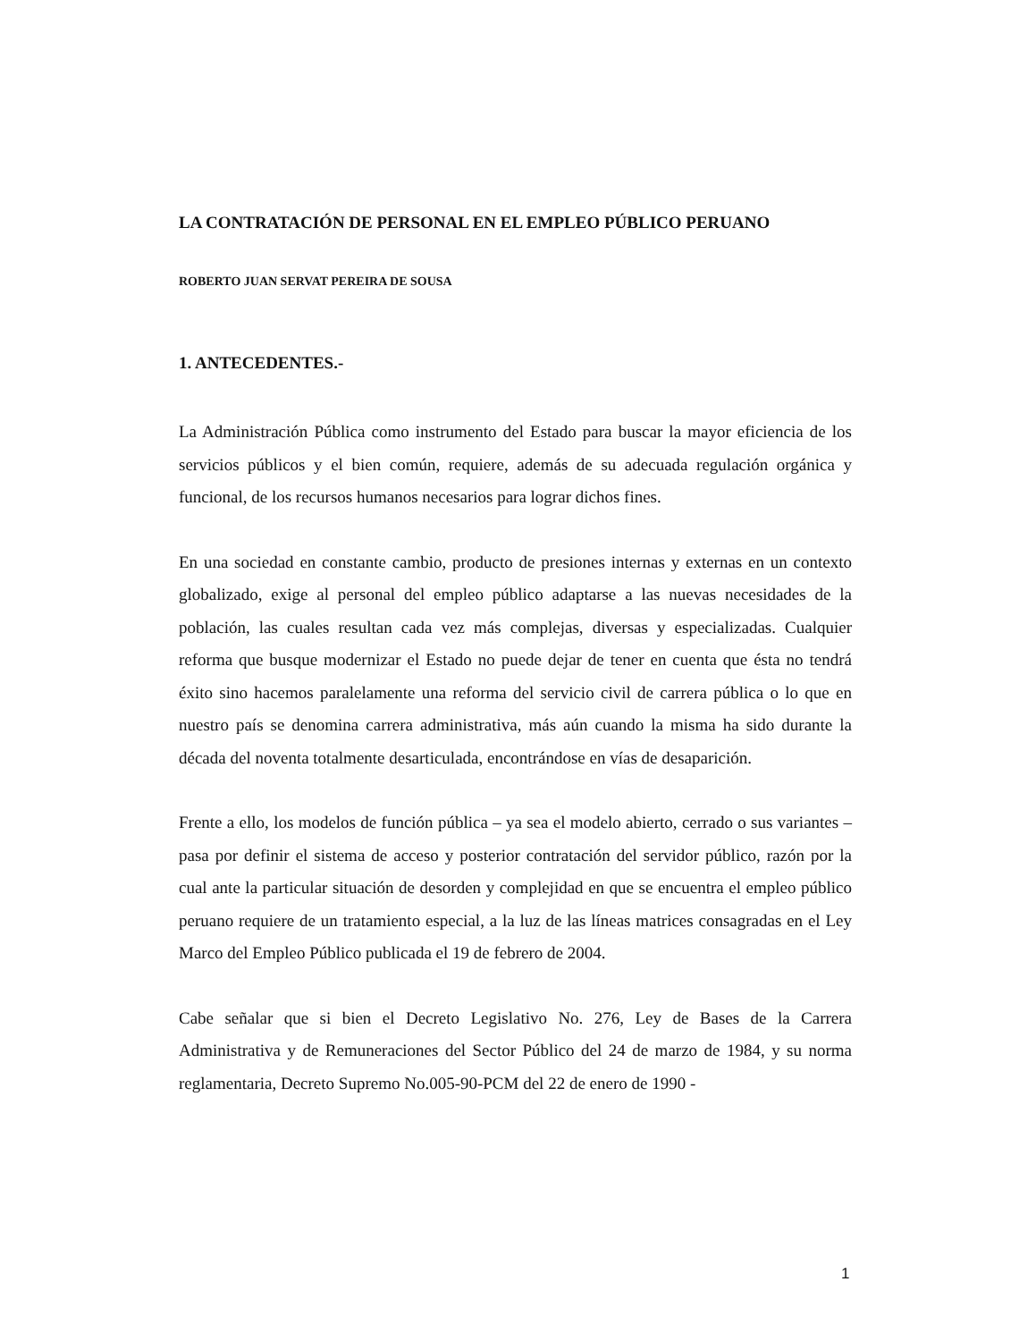LA CONTRATACIÓN DE PERSONAL EN EL EMPLEO PÚBLICO PERUANO
ROBERTO JUAN SERVAT PEREIRA DE SOUSA
1. ANTECEDENTES.-
La Administración Pública como instrumento del Estado para buscar la mayor eficiencia de los servicios públicos y el bien común, requiere, además de su adecuada regulación orgánica y funcional, de los recursos humanos necesarios para lograr dichos fines.
En una sociedad en constante cambio, producto de presiones internas y externas en un contexto globalizado, exige al personal del empleo público adaptarse a las nuevas necesidades de la población, las cuales resultan cada vez más complejas, diversas y especializadas. Cualquier reforma que busque modernizar el Estado no puede dejar de tener en cuenta que ésta no tendrá éxito sino hacemos paralelamente una reforma del servicio civil de carrera pública o lo que en nuestro país se denomina carrera administrativa, más aún cuando la misma ha sido durante la década del noventa totalmente desarticulada, encontrándose en vías de desaparición.
Frente a ello, los modelos de función pública – ya sea el modelo abierto, cerrado o sus variantes – pasa por definir el sistema de acceso y posterior contratación del servidor público, razón por la cual ante la particular situación de desorden y complejidad en que se encuentra el empleo público peruano requiere de un tratamiento especial, a la luz de las líneas matrices consagradas en el Ley Marco del Empleo Público publicada el 19 de febrero de 2004.
Cabe señalar que si bien el Decreto Legislativo No. 276, Ley de Bases de la Carrera Administrativa y de Remuneraciones del Sector Público del 24 de marzo de 1984, y su norma reglamentaria, Decreto Supremo No.005-90-PCM del 22 de enero de 1990 -
1